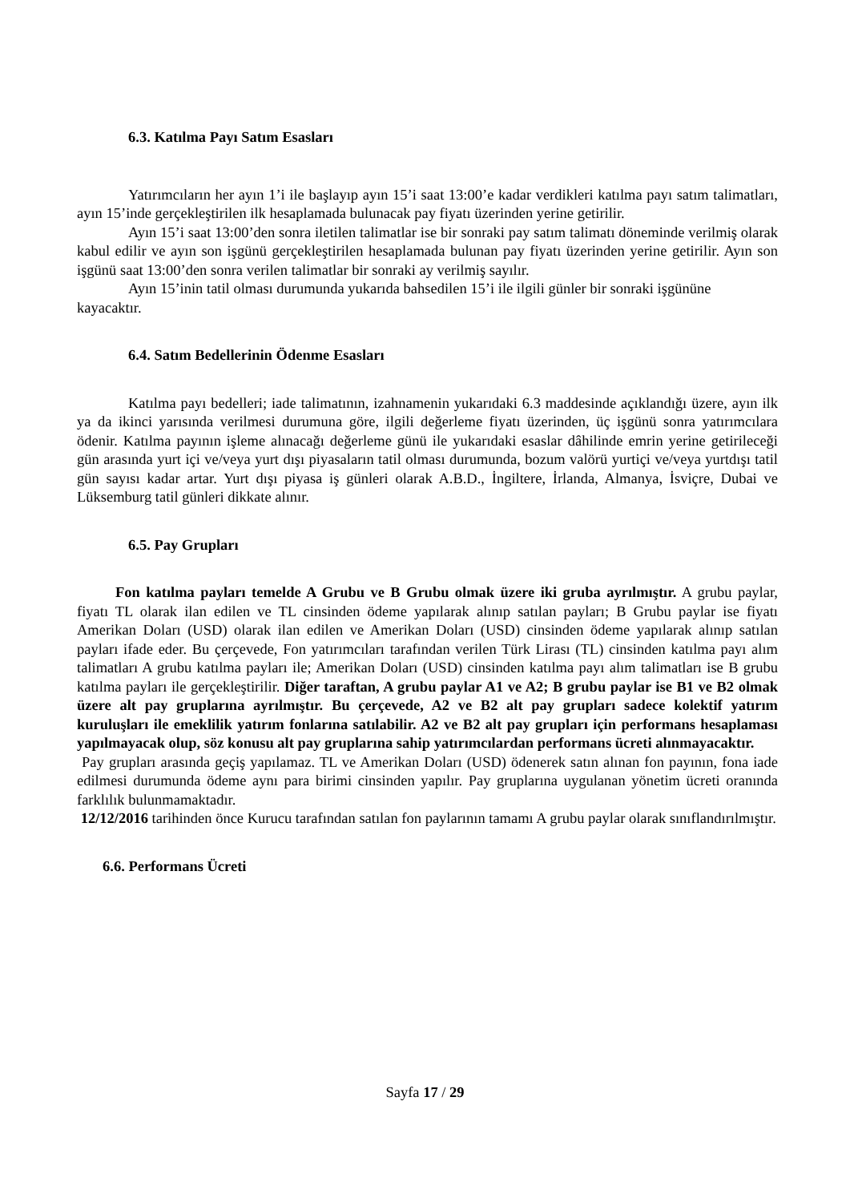6.3. Katılma Payı Satım Esasları
Yatırımcıların her ayın 1’i ile başlayıp ayın 15’i saat 13:00’e kadar verdikleri katılma payı satım talimatları, ayın 15’inde gerçekleştirilen ilk hesaplamada bulunacak pay fiyatı üzerinden yerine getirilir.
Ayın 15’i saat 13:00’den sonra iletilen talimatlar ise bir sonraki pay satım talimatı döneminde verilmiş olarak kabul edilir ve ayın son işgünü gerçekleştirilen hesaplamada bulunan pay fiyatı üzerinden yerine getirilir. Ayın son işgünü saat 13:00’den sonra verilen talimatlar bir sonraki ay verilmiş sayılır.
Ayın 15’inin tatil olması durumunda yukarıda bahsedilen 15’i ile ilgili günler bir sonraki işgününe kayacaktır.
6.4. Satım Bedellerinin Ödenme Esasları
Katılma payı bedelleri; iade talimatının, izahnamenin yukarıdaki 6.3 maddesinde açıklandığı üzere, ayın ilk ya da ikinci yarısında verilmesi durumuna göre, ilgili değerleme fiyatı üzerinden, üç işgünü sonra yatırımcılara ödenir. Katılma payının işleme alınacağı değerleme günü ile yukarıdaki esaslar dâhilinde emrin yerine getirileceği gün arasında yurt içi ve/veya yurt dışı piyasaların tatil olması durumunda, bozum valörü yurtiçi ve/veya yurtdışı tatil gün sayısı kadar artar. Yurt dışı piyasa iş günleri olarak A.B.D., İngiltere, İrlanda, Almanya, İsviçre, Dubai ve Lüksemburg tatil günleri dikkate alınır.
6.5. Pay Grupları
Fon katılma payları temelde A Grubu ve B Grubu olmak üzere iki gruba ayrılmıştır. A grubu paylar, fiyatı TL olarak ilan edilen ve TL cinsinden ödeme yapılarak alınıp satılan payları; B Grubu paylar ise fiyatı Amerikan Doları (USD) olarak ilan edilen ve Amerikan Doları (USD) cinsinden ödeme yapılarak alınıp satılan payları ifade eder. Bu çerçevede, Fon yatırımcıları tarafından verilen Türk Lirası (TL) cinsinden katılma payı alım talimatları A grubu katılma payları ile; Amerikan Doları (USD) cinsinden katılma payı alım talimatları ise B grubu katılma payları ile gerçekleştirilir. Diğer taraftan, A grubu paylar A1 ve A2; B grubu paylar ise B1 ve B2 olmak üzere alt pay gruplarına ayrılmıştır. Bu çerçevede, A2 ve B2 alt pay grupları sadece kolektif yatırım kuruluşları ile emeklilik yatırım fonlarına satılabilir. A2 ve B2 alt pay grupları için performans hesaplaması yapılmayacak olup, söz konusu alt pay gruplarına sahip yatırımcılardan performans ücreti alınmayacaktır.
Pay grupları arasında geçiş yapılamaz. TL ve Amerikan Doları (USD) ödenerek satın alınan fon payının, fona iade edilmesi durumunda ödeme aynı para birimi cinsinden yapılır. Pay gruplarına uygulanan yönetim ücreti oranında farklılık bulunmamaktadır.
12/12/2016 tarihinden önce Kurucu tarafından satılan fon paylarının tamamı A grubu paylar olarak sınıflandırılmıştır.
6.6. Performans Ücreti
Sayfa 17 / 29